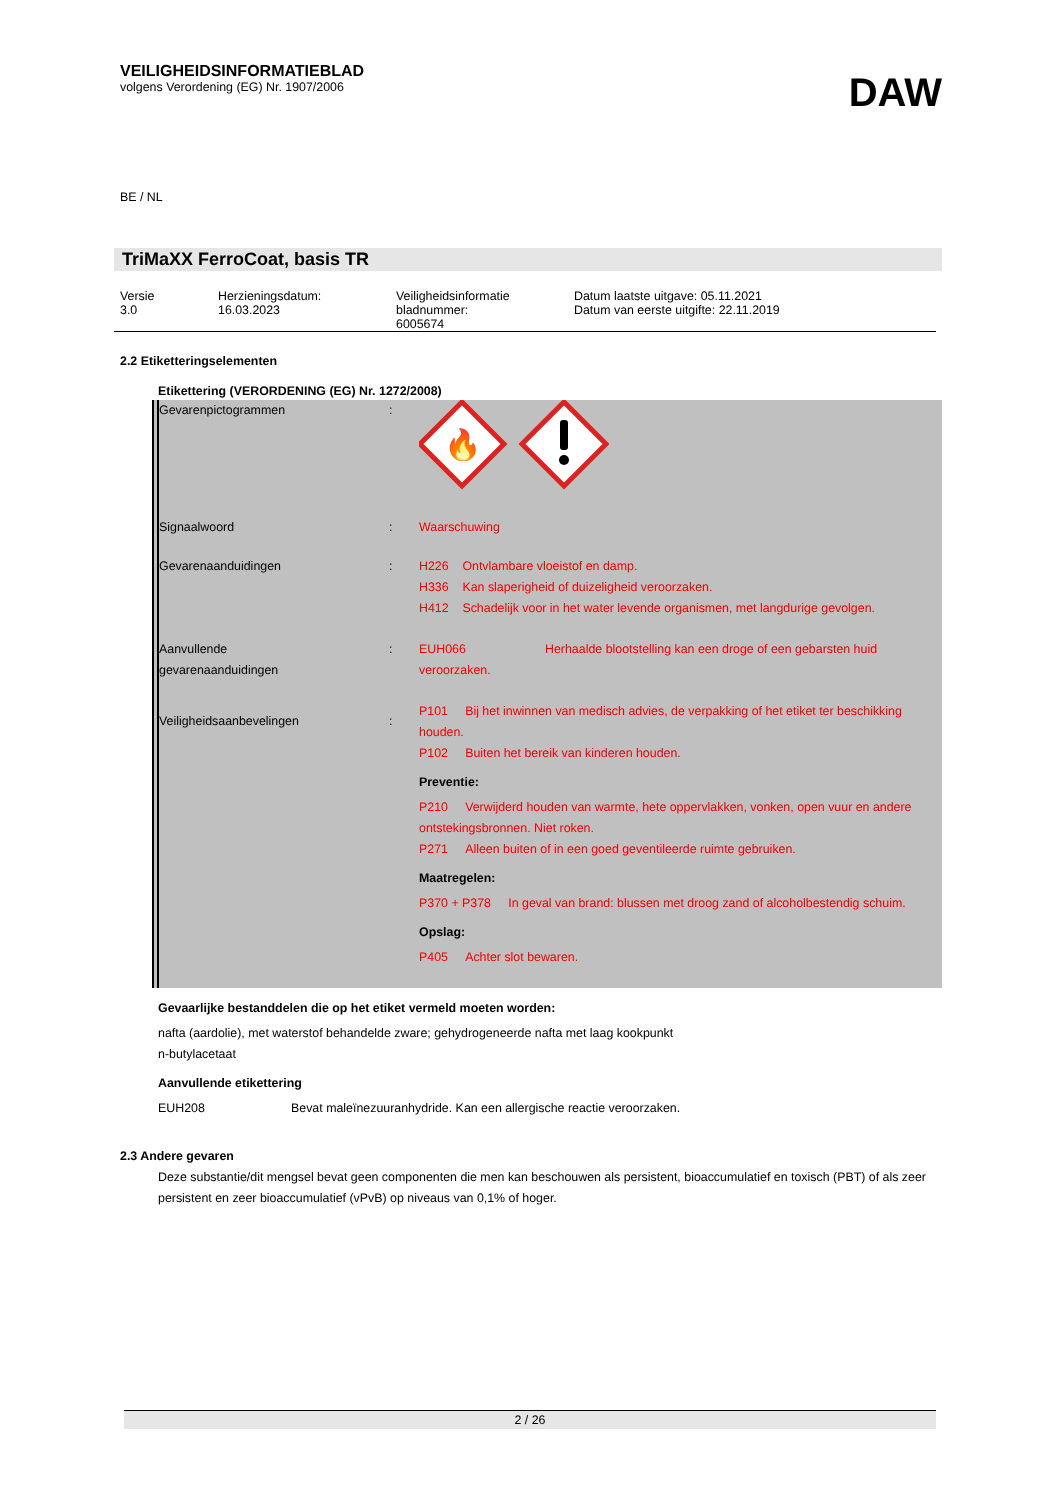VEILIGHEIDSINFORMATIEBLAD
volgens Verordening (EG) Nr. 1907/2006
DAW
BE / NL
TriMaXX FerroCoat, basis TR
| Versie 3.0 | Herzieningsdatum: 16.03.2023 | Veiligheidsinformatie bladnummer: 6005674 | Datum laatste uitgave: 05.11.2021 Datum van eerste uitgifte: 22.11.2019 |
2.2 Etiketteringselementen
Etikettering (VERORDENING (EG) Nr. 1272/2008)
| Gevarenpictogrammen | : | 🔥 |
| Signaalwoord | : | Waarschuwing |
| Gevarenaanduidingen | : | H226 Ontvlambare vloeistof en damp. H336 Kan slaperigheid of duizeligheid veroorzaken. H412 Schadelijk voor in het water levende organismen, met langdurige gevolgen. |
| Aanvullende gevarenaanduidingen | : | EUH066 Herhaalde blootstelling kan een droge of een gebarsten huid veroorzaken. |
| Veiligheidsaanbevelingen | : | P101 Bij het inwinnen van medisch advies, de verpakking of het etiket ter beschikking houden. P102 Buiten het bereik van kinderen houden. Preventie: P210 Verwijderd houden van warmte, hete oppervlakken, vonken, open vuur en andere ontstekingsbronnen. Niet roken. P271 Alleen buiten of in een goed geventileerde ruimte gebruiken. Maatregelen: P370 + P378 In geval van brand: blussen met droog zand of alcoholbestendig schuim. Opslag: P405 Achter slot bewaren. |
Gevaarlijke bestanddelen die op het etiket vermeld moeten worden:
nafta (aardolie), met waterstof behandelde zware; gehydrogeneerde nafta met laag kookpunkt
n-butylacetaat
Aanvullende etikettering
EUH208 Bevat maleïnezuuranhydride. Kan een allergische reactie veroorzaken.
2.3 Andere gevaren
Deze substantie/dit mengsel bevat geen componenten die men kan beschouwen als persistent, bioaccumulatief en toxisch (PBT) of als zeer persistent en zeer bioaccumulatief (vPvB) op niveaus van 0,1% of hoger.
2 / 26